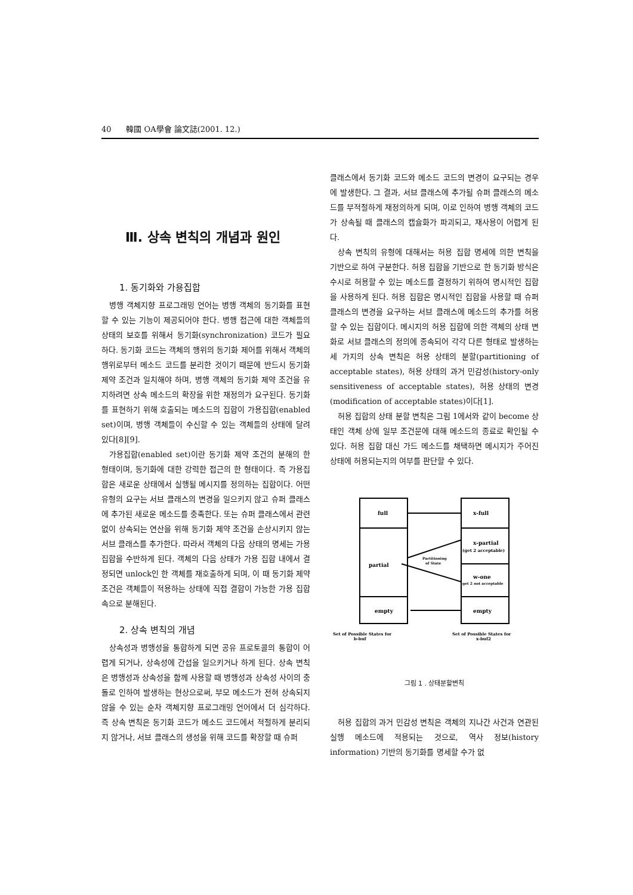40 韓國 OA學會 論文誌(2001. 12.)
Ⅲ. 상속 변칙의 개념과 원인
1. 동기화와 가용집합
병행 객체지향 프로그래밍 언어는 병행 객체의 동기화를 표현할 수 있는 기능이 제공되어야 한다. 병행 접근에 대한 객체들의 상태의 보호를 위해서 동기화(synchronization) 코드가 필요하다. 동기화 코드는 객체의 행위의 동기화 제어를 위해서 객체의 행위로부터 메소드 코드를 분리한 것이기 때문에 반드시 동기화 제약 조건과 일치해야 하며, 병행 객체의 동기화 제약 조건을 유지하려면 상속 메소드의 확장을 위한 재정의가 요구된다. 동기화를 표현하기 위해 호출되는 메소드의 집합이 가용집합(enabled set)이며, 병행 객체들이 수신할 수 있는 객체들의 상태에 달려 있다[8][9].
가용집합(enabled set)이란 동기화 제약 조건의 분해의 한 형태이며, 동기화에 대한 강력한 접근의 한 형태이다. 즉 가용집합은 새로운 상태에서 실행될 메시지를 정의하는 집합이다. 어떤 유형의 요구는 서브 클래스의 변경을 일으키지 않고 슈퍼 클래스에 추가된 새로운 메소드를 충족한다. 또는 슈퍼 클래스에서 관련없이 상속되는 연산을 위해 동기화 제약 조건을 손상시키지 않는 서브 클래스를 추가한다. 따라서 객체의 다음 상태의 명세는 가용 집합을 수반하게 된다. 객체의 다음 상태가 가용 집합 내에서 결정되면 unlock인 한 객체를 재호출하게 되며, 이 때 동기화 제약 조건은 객체들이 적용하는 상태에 직접 결합이 가능한 가용 집합 속으로 분해된다.
2. 상속 변칙의 개념
상속성과 병행성을 통합하게 되면 공유 프로토콜의 통합이 어렵게 되거나, 상속성에 간섭을 일으키거나 하게 된다. 상속 변칙은 병행성과 상속성을 함께 사용할 때 병행성과 상속성 사이의 충돌로 인하여 발생하는 현상으로써, 부모 메소드가 전혀 상속되지 않을 수 있는 순차 객체지향 프로그래밍 언어에서 더 심각하다. 즉 상속 변칙은 동기화 코드가 메소드 코드에서 적절하게 분리되지 않거나, 서브 클래스의 생성을 위해 코드를 확장할 때 슈퍼
클래스에서 동기화 코드와 메소드 코드의 변경이 요구되는 경우에 발생한다. 그 결과, 서브 클래스에 추가될 슈퍼 클래스의 메소드를 부적절하게 재정의하게 되며, 이로 인하여 병행 객체의 코드가 상속될 때 클래스의 캡슐화가 파괴되고, 재사용이 어렵게 된다.
상속 변칙의 유형에 대해서는 허용 집합 명세에 의한 변칙을 기반으로 하여 구분한다. 허용 집합을 기반으로 한 동기화 방식은 수시로 허용할 수 있는 메소드를 결정하기 위하여 명시적인 집합을 사용하게 된다. 허용 집합은 명시적인 집합을 사용할 때 슈퍼 클래스의 변경을 요구하는 서브 클래스에 메소드의 추가를 허용할 수 있는 집합이다. 메시지의 허용 집합에 의한 객체의 상태 변화로 서브 클래스의 정의에 종속되어 각각 다른 형태로 발생하는 세 가지의 상속 변칙은 허용 상태의 분할(partitioning of acceptable states), 허용 상태의 과거 민감성(history-only sensitiveness of acceptable states), 허용 상태의 변경(modification of acceptable states)이다[1].
허용 집합의 상태 분할 변칙은 그림 1에서와 같이 become 상태인 객체 상에 일부 조건문에 대해 메소드의 종료로 확인될 수 있다. 허용 집합 대신 가드 메소드를 채택하면 메시지가 주어진 상태에 허용되는지의 여부를 판단할 수 있다.
full
x-full
partial
x-partial
(get 2 acceptable)
w-one
get 2 not acceptable
empty
empty
Partitioning
of State
Set of Possible States for
b-buf
Set of Possible States for
x-buf2
그림 1 . 상태분할변칙
허용 집합의 과거 민감성 변칙은 객체의 지나간 사건과 연관된 실행 메소드에 적용되는 것으로, 역사 정보(history information) 기반의 동기화를 명세할 수가 없